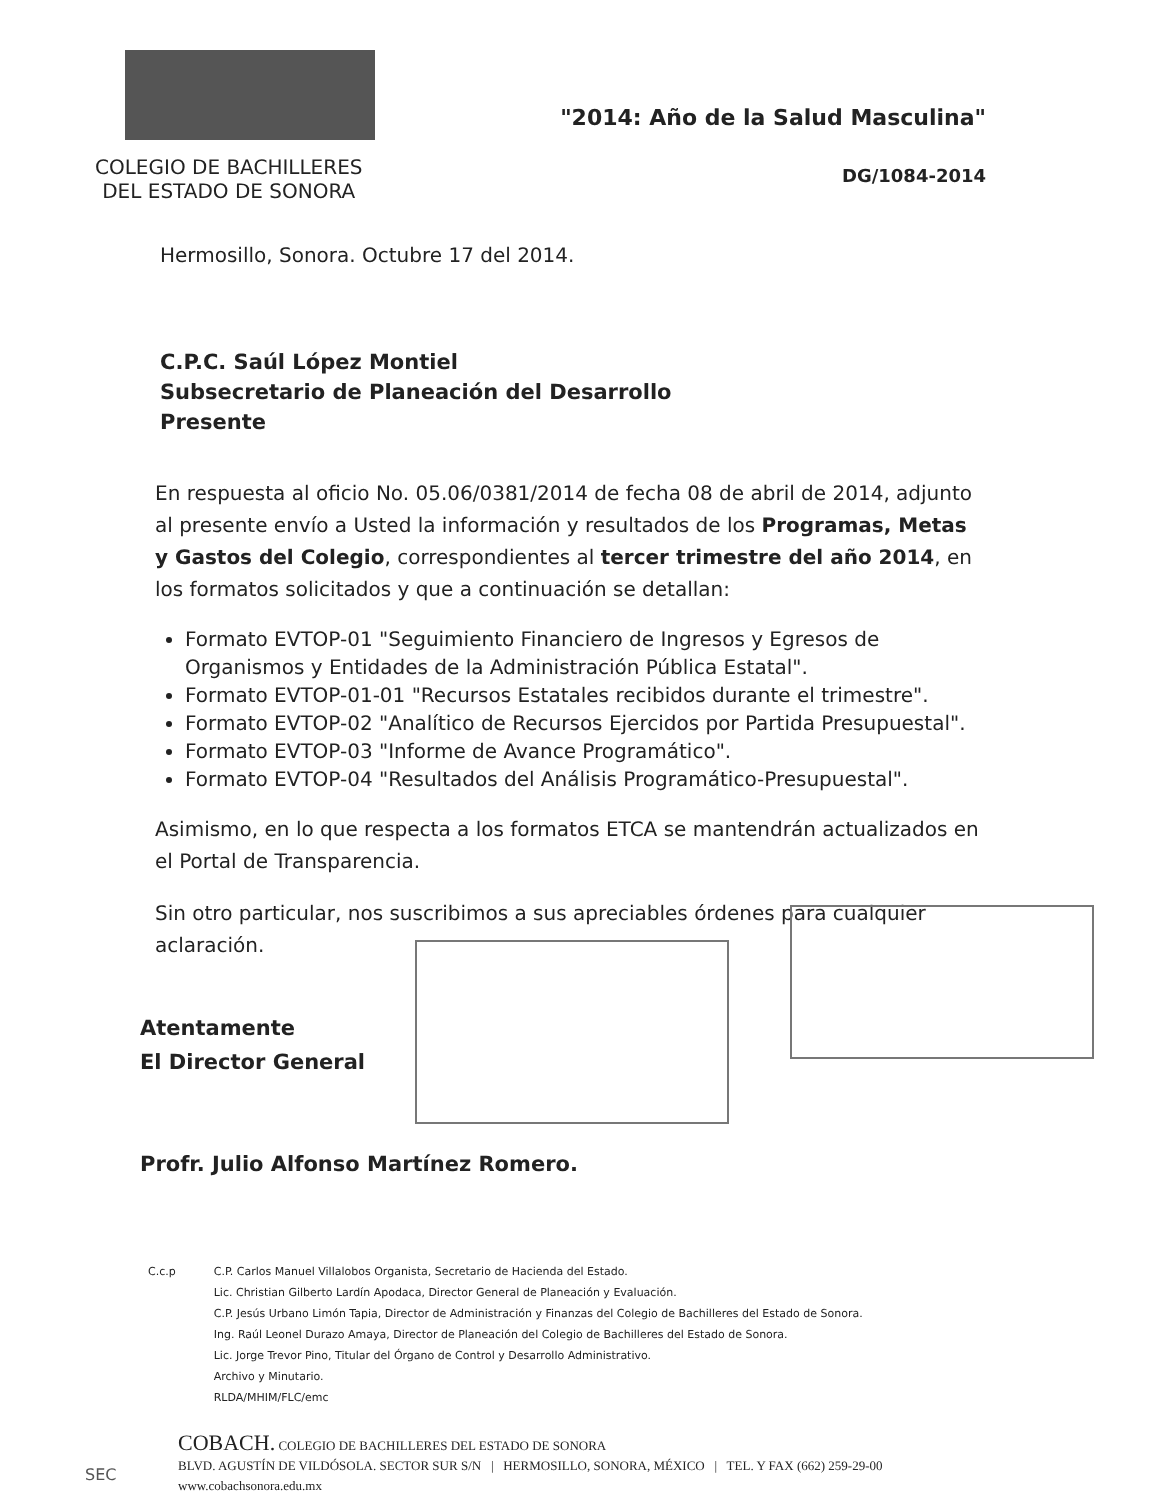COLEGIO DE BACHILLERES
DEL ESTADO DE SONORA
"2014: Año de la Salud Masculina"
DG/1084-2014
Hermosillo, Sonora. Octubre 17 del 2014.
C.P.C. Saúl López Montiel
Subsecretario de Planeación del Desarrollo
Presente
En respuesta al oficio No. 05.06/0381/2014 de fecha 08 de abril de 2014, adjunto al presente envío a Usted la información y resultados de los Programas, Metas y Gastos del Colegio, correspondientes al tercer trimestre del año 2014, en los formatos solicitados y que a continuación se detallan:
Formato EVTOP-01 "Seguimiento Financiero de Ingresos y Egresos de Organismos y Entidades de la Administración Pública Estatal".
Formato EVTOP-01-01 "Recursos Estatales recibidos durante el trimestre".
Formato EVTOP-02 "Analítico de Recursos Ejercidos por Partida Presupuestal".
Formato EVTOP-03 "Informe de Avance Programático".
Formato EVTOP-04 "Resultados del Análisis Programático-Presupuestal".
Asimismo, en lo que respecta a los formatos ETCA se mantendrán actualizados en el Portal de Transparencia.
Sin otro particular, nos suscribimos a sus apreciables órdenes para cualquier aclaración.
Atentamente
El Director General
Profr. Julio Alfonso Martínez Romero.
C.c.p C.P. Carlos Manuel Villalobos Organista, Secretario de Hacienda del Estado.
Lic. Christian Gilberto Lardín Apodaca, Director General de Planeación y Evaluación.
C.P. Jesús Urbano Limón Tapia, Director de Administración y Finanzas del Colegio de Bachilleres del Estado de Sonora.
Ing. Raúl Leonel Durazo Amaya, Director de Planeación del Colegio de Bachilleres del Estado de Sonora.
Lic. Jorge Trevor Pino, Titular del Órgano de Control y Desarrollo Administrativo.
Archivo y Minutario.
RLDA/MHIM/FLC/emc
COBACH. COLEGIO DE BACHILLERES DEL ESTADO DE SONORA
BLVD. AGUSTÍN DE VILDÓSOLA. SECTOR SUR S/N | HERMOSILLO, SONORA, MÉXICO | TEL. Y FAX (662) 259-29-00
www.cobachsonora.edu.mx
SEC